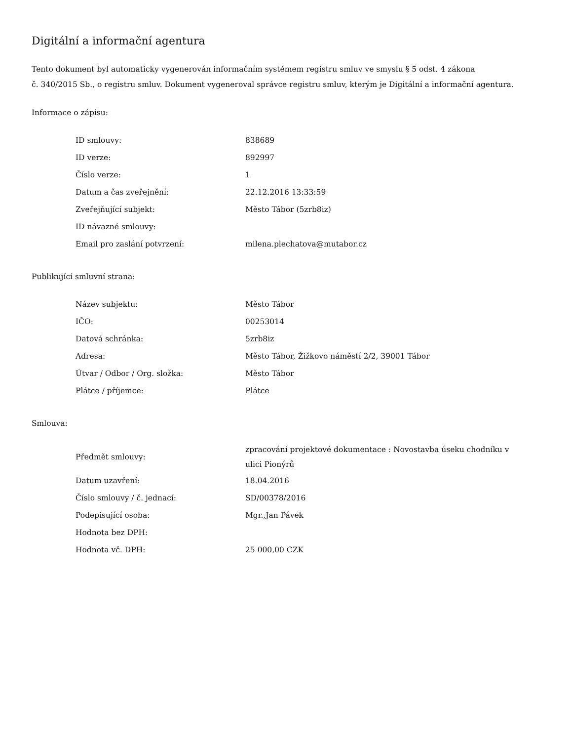Digitální a informační agentura
Tento dokument byl automaticky vygenerován informačním systémem registru smluv ve smyslu § 5 odst. 4 zákona
č. 340/2015 Sb., o registru smluv. Dokument vygeneroval správce registru smluv, kterým je Digitální a informační agentura.
Informace o zápisu:
| ID smlouvy: | 838689 |
| ID verze: | 892997 |
| Číslo verze: | 1 |
| Datum a čas zveřejnění: | 22.12.2016 13:33:59 |
| Zveřejňující subjekt: | Město Tábor (5zrb8iz) |
| ID návazné smlouvy: | |
| Email pro zaslání potvrzení: | milena.plechatova@mutabor.cz |
Publikující smluvní strana:
| Název subjektu: | Město Tábor |
| IČO: | 00253014 |
| Datová schránka: | 5zrb8iz |
| Adresa: | Město Tábor, Žižkovo náměstí 2/2, 39001 Tábor |
| Útvar / Odbor / Org. složka: | Město Tábor |
| Plátce / příjemce: | Plátce |
Smlouva:
| Předmět smlouvy: | zpracování projektové dokumentace : Novostavba úseku chodníku v ulici Pionýrů |
| Datum uzavření: | 18.04.2016 |
| Číslo smlouvy / č. jednací: | SD/00378/2016 |
| Podepisující osoba: | Mgr.,Jan Pávek |
| Hodnota bez DPH: | |
| Hodnota vč. DPH: | 25 000,00 CZK |